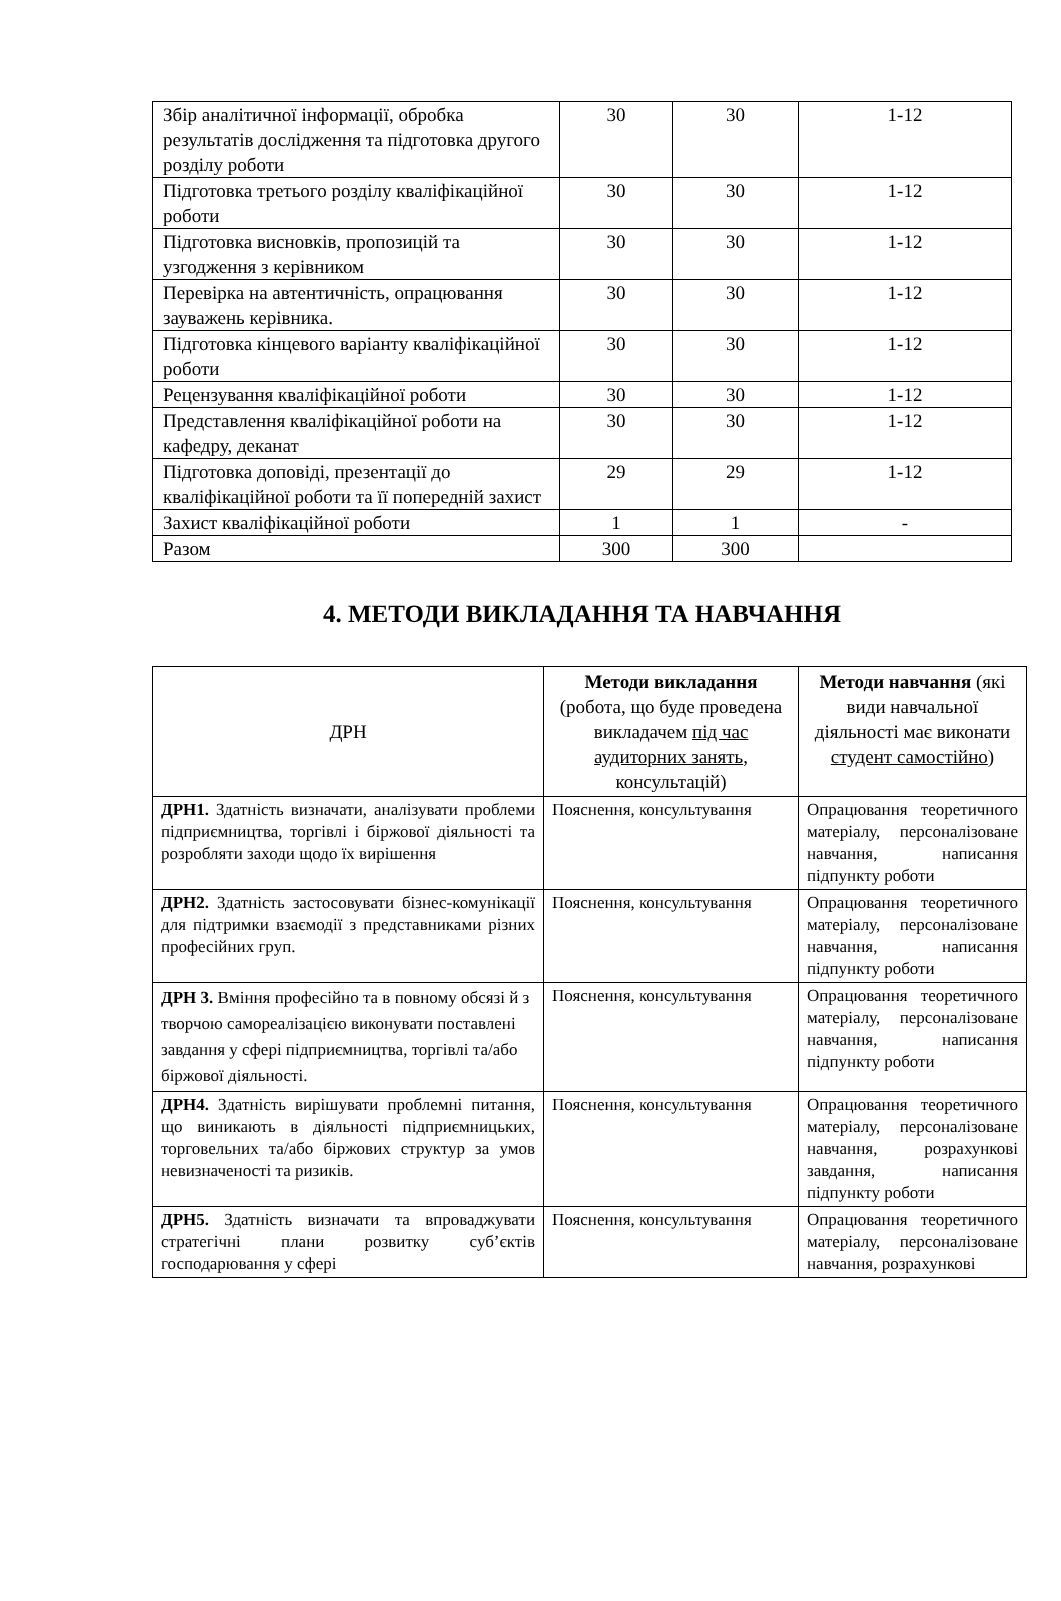| Збір аналітичної інформації, обробка результатів дослідження та підготовка другого розділу роботи | 30 | 30 | 1-12 |
| Підготовка третього розділу кваліфікаційної роботи | 30 | 30 | 1-12 |
| Підготовка висновків, пропозицій та узгодження з керівником | 30 | 30 | 1-12 |
| Перевірка на автентичність, опрацювання зауважень керівника. | 30 | 30 | 1-12 |
| Підготовка кінцевого варіанту кваліфікаційної роботи | 30 | 30 | 1-12 |
| Рецензування кваліфікаційної роботи | 30 | 30 | 1-12 |
| Представлення кваліфікаційної роботи на кафедру, деканат | 30 | 30 | 1-12 |
| Підготовка доповіді, презентації до кваліфікаційної роботи та її попередній захист | 29 | 29 | 1-12 |
| Захист кваліфікаційної роботи | 1 | 1 | - |
| Разом | 300 | 300 | |
4. МЕТОДИ ВИКЛАДАННЯ ТА НАВЧАННЯ
| ДРН | Методи викладання (робота, що буде проведена викладачем під час аудиторних занять , консультацій) | Методи навчання (які види навчальної діяльності має виконати студент самостійно ) |
| --- | --- | --- |
| ДРН1. Здатність визначати, аналізувати проблеми підприємництва, торгівлі і біржової діяльності та розробляти заходи щодо їх вирішення | Пояснення, консультування | Опрацювання теоретичного матеріалу, персоналізоване навчання, написання підпункту роботи |
| ДРН2. Здатність застосовувати бізнес-комунікації для підтримки взаємодії з представниками різних професійних груп. | Пояснення, консультування | Опрацювання теоретичного матеріалу, персоналізоване навчання, написання підпункту роботи |
| ДРН 3. Вміння професійно та в повному обсязі й з творчою самореалізацією виконувати поставлені завдання у сфері підприємництва, торгівлі та/або біржової діяльності. | Пояснення, консультування | Опрацювання теоретичного матеріалу, персоналізоване навчання, написання підпункту роботи |
| ДРН4. Здатність вирішувати проблемні питання, що виникають в діяльності підприємницьких, торговельних та/або біржових структур за умов невизначеності та ризиків. | Пояснення, консультування | Опрацювання теоретичного матеріалу, персоналізоване навчання, розрахункові завдання, написання підпункту роботи |
| ДРН5. Здатність визначати та впроваджувати стратегічні плани розвитку суб’єктів господарювання у сфері | Пояснення, консультування | Опрацювання теоретичного матеріалу, персоналізоване навчання, розрахункові |